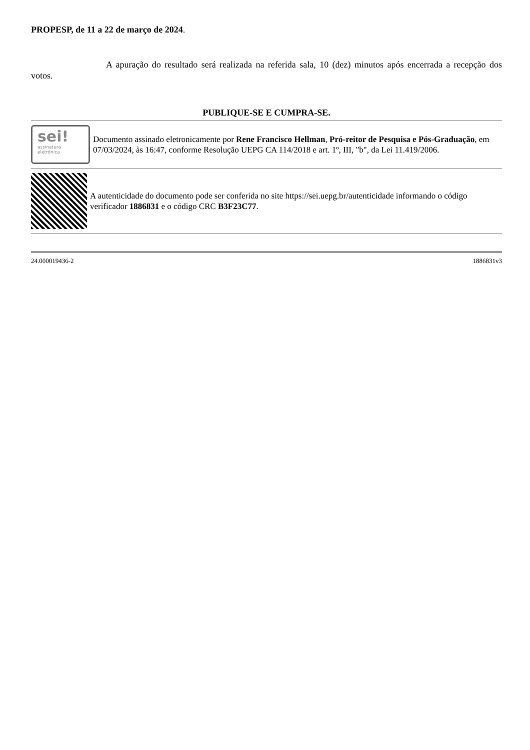PROPESP, de 11 a 22 de março de 2024.
A apuração do resultado será realizada na referida sala, 10 (dez) minutos após encerrada a recepção dos votos.
PUBLIQUE-SE E CUMPRA-SE.
sei!
assinatura
eletrônica
Documento assinado eletronicamente por Rene Francisco Hellman, Pró-reitor de Pesquisa e Pós-Graduação, em 07/03/2024, às 16:47, conforme Resolução UEPG CA 114/2018 e art. 1º, III, "b", da Lei 11.419/2006.
A autenticidade do documento pode ser conferida no site https://sei.uepg.br/autenticidade informando o código verificador 1886831 e o código CRC B3F23C77.
24.000019436-2 1886831v3